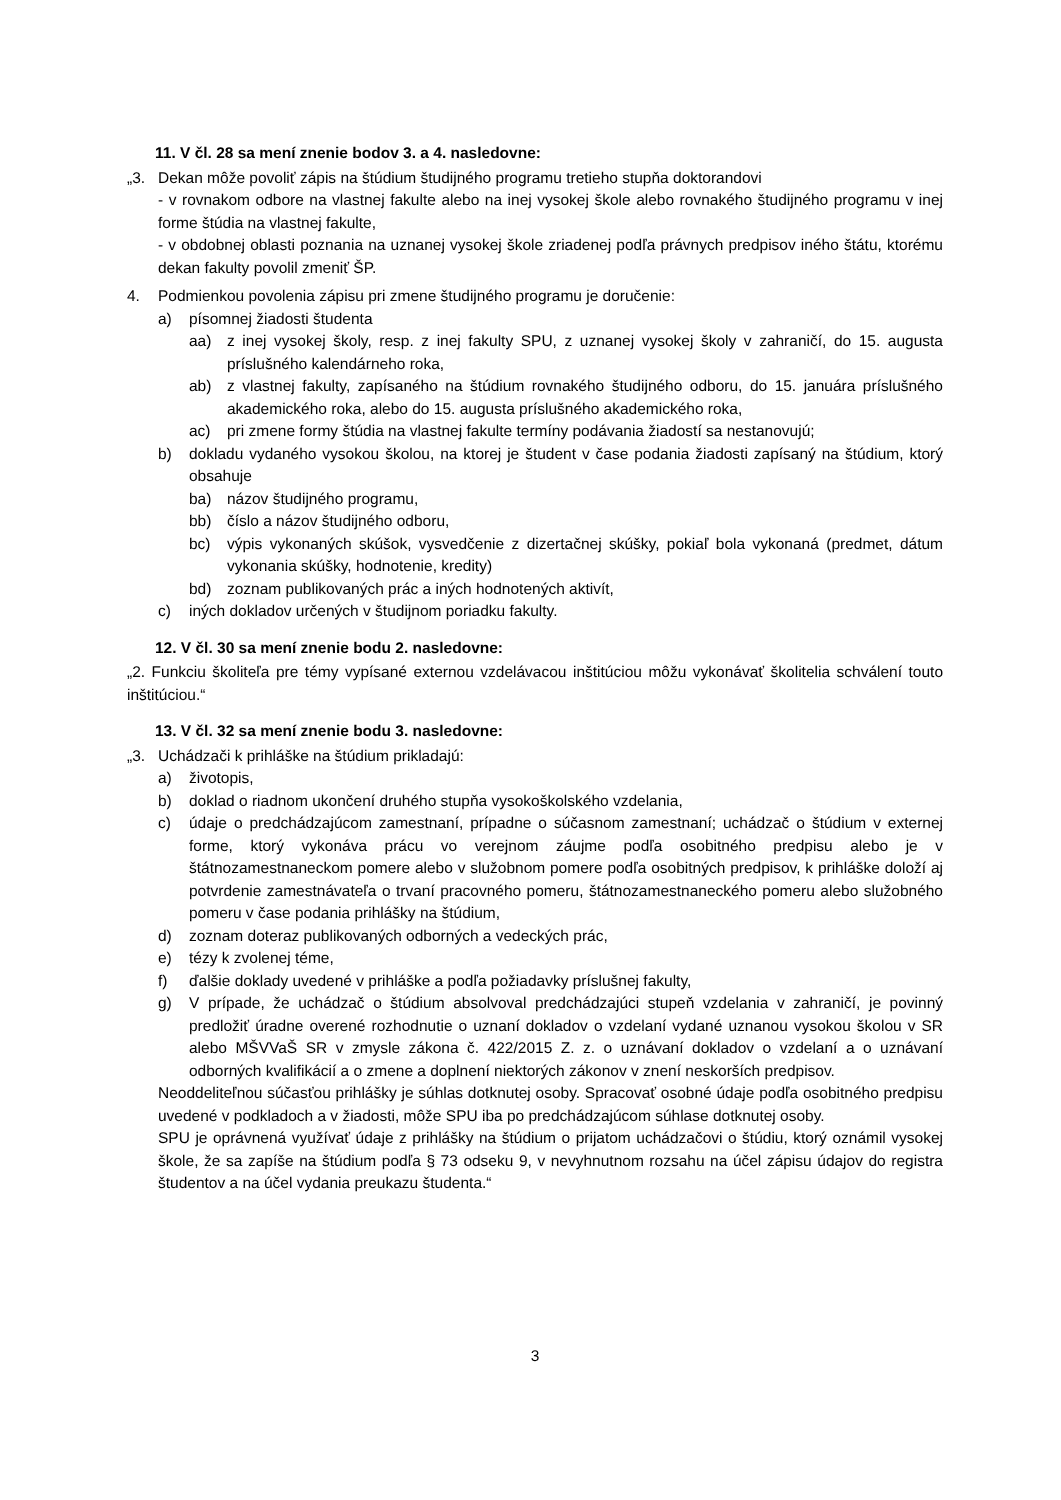11. V čl. 28 sa mení znenie bodov 3. a 4. nasledovne:
„3. Dekan môže povoliť zápis na štúdium študijného programu tretieho stupňa doktorandovi
- v rovnakom odbore na vlastnej fakulte alebo na inej vysokej škole alebo rovnakého študijného programu v inej forme štúdia na vlastnej fakulte,
- v obdobnej oblasti poznania na uznanej vysokej škole zriadenej podľa právnych predpisov iného štátu, ktorému dekan fakulty povolil zmeniť ŠP.
4. Podmienkou povolenia zápisu pri zmene študijného programu je doručenie:
a) písomnej žiadosti študenta
aa) z inej vysokej školy, resp. z inej fakulty SPU, z uznanej vysokej školy v zahraničí, do 15. augusta príslušného kalendárneho roka,
ab) z vlastnej fakulty, zapísaného na štúdium rovnakého študijného odboru, do 15. januára príslušného akademického roka, alebo do 15. augusta príslušného akademického roka,
ac) pri zmene formy štúdia na vlastnej fakulte termíny podávania žiadostí sa nestanovujú;
b) dokladu vydaného vysokou školou, na ktorej je študent v čase podania žiadosti zapísaný na štúdium, ktorý obsahuje
ba) názov študijného programu,
bb) číslo a názov študijného odboru,
bc) výpis vykonaných skúšok, vysvedčenie z dizertačnej skúšky, pokiaľ bola vykonaná (predmet, dátum vykonania skúšky, hodnotenie, kredity)
bd) zoznam publikovaných prác a iných hodnotených aktivít,
c) iných dokladov určených v študijnom poriadku fakulty.
12. V čl. 30 sa mení znenie bodu 2. nasledovne:
„2. Funkciu školiteľa pre témy vypísané externou vzdelávacou inštitúciou môžu vykonávať školitelia schválení touto inštitúciou.“
13. V čl. 32 sa mení znenie bodu 3. nasledovne:
„3. Uchádzači k prihláške na štúdium prikladajú:
a) životopis,
b) doklad o riadnom ukončení druhého stupňa vysokoškolského vzdelania,
c) údaje o predchádzajúcom zamestnaní, prípadne o súčasnom zamestnaní; uchádzač o štúdium v externej forme, ktorý vykonáva prácu vo verejnom záujme podľa osobitného predpisu alebo je v štátnozamestnaneckom pomere alebo v služobnom pomere podľa osobitných predpisov, k prihláške doloží aj potvrdenie zamestnávateľa o trvaní pracovného pomeru, štátnozamestnaneckého pomeru alebo služobného pomeru v čase podania prihlášky na štúdium,
d) zoznam doteraz publikovaných odborných a vedeckých prác,
e) tézy k zvolenej téme,
f) ďalšie doklady uvedené v prihláške a podľa požiadavky príslušnej fakulty,
g) V prípade, že uchádzač o štúdium absolvoval predchádzajúci stupeň vzdelania v zahraničí, je povinný predložiť úradne overené rozhodnutie o uznaní dokladov o vzdelaní vydané uznanou vysokou školou v SR alebo MŠVVaŠ SR v zmysle zákona č. 422/2015 Z. z. o uznávaní dokladov o vzdelaní a o uznávaní odborných kvalifikácií a o zmene a doplnení niektorých zákonov v znení neskorších predpisov.
Neoddeliteľnou súčasťou prihlášky je súhlas dotknutej osoby. Spracovať osobné údaje podľa osobitného predpisu uvedené v podkladoch a v žiadosti, môže SPU iba po predchádzajúcom súhlase dotknutej osoby.
SPU je oprávnená využívať údaje z prihlášky na štúdium o prijatom uchádzačovi o štúdiu, ktorý oznámil vysokej škole, že sa zapíše na štúdium podľa § 73 odseku 9, v nevyhnutnom rozsahu na účel zápisu údajov do registra študentov a na účel vydania preukazu študenta.“
3